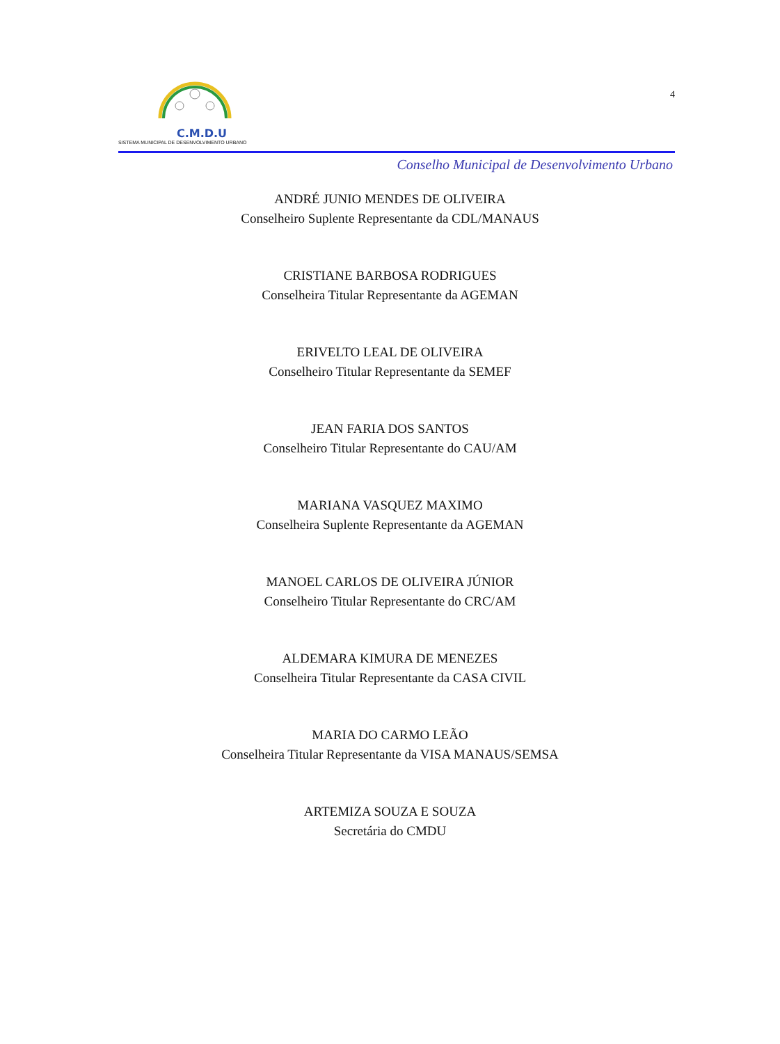C.M.D.U
SISTEMA MUNICIPAL DE DESENVOLVIMENTO URBANO
4
Conselho Municipal de Desenvolvimento Urbano
ANDRÉ JUNIO MENDES DE OLIVEIRA
Conselheiro Suplente Representante da CDL/MANAUS
CRISTIANE BARBOSA RODRIGUES
Conselheira Titular Representante da AGEMAN
ERIVELTO LEAL DE OLIVEIRA
Conselheiro Titular Representante da SEMEF
JEAN FARIA DOS SANTOS
Conselheiro Titular Representante do CAU/AM
MARIANA VASQUEZ MAXIMO
Conselheira Suplente Representante da AGEMAN
MANOEL CARLOS DE OLIVEIRA JÚNIOR
Conselheiro Titular Representante do CRC/AM
ALDEMARA KIMURA DE MENEZES
Conselheira Titular Representante da CASA CIVIL
MARIA DO CARMO LEÃO
Conselheira Titular Representante da VISA MANAUS/SEMSA
ARTEMIZA SOUZA E SOUZA
Secretária do CMDU